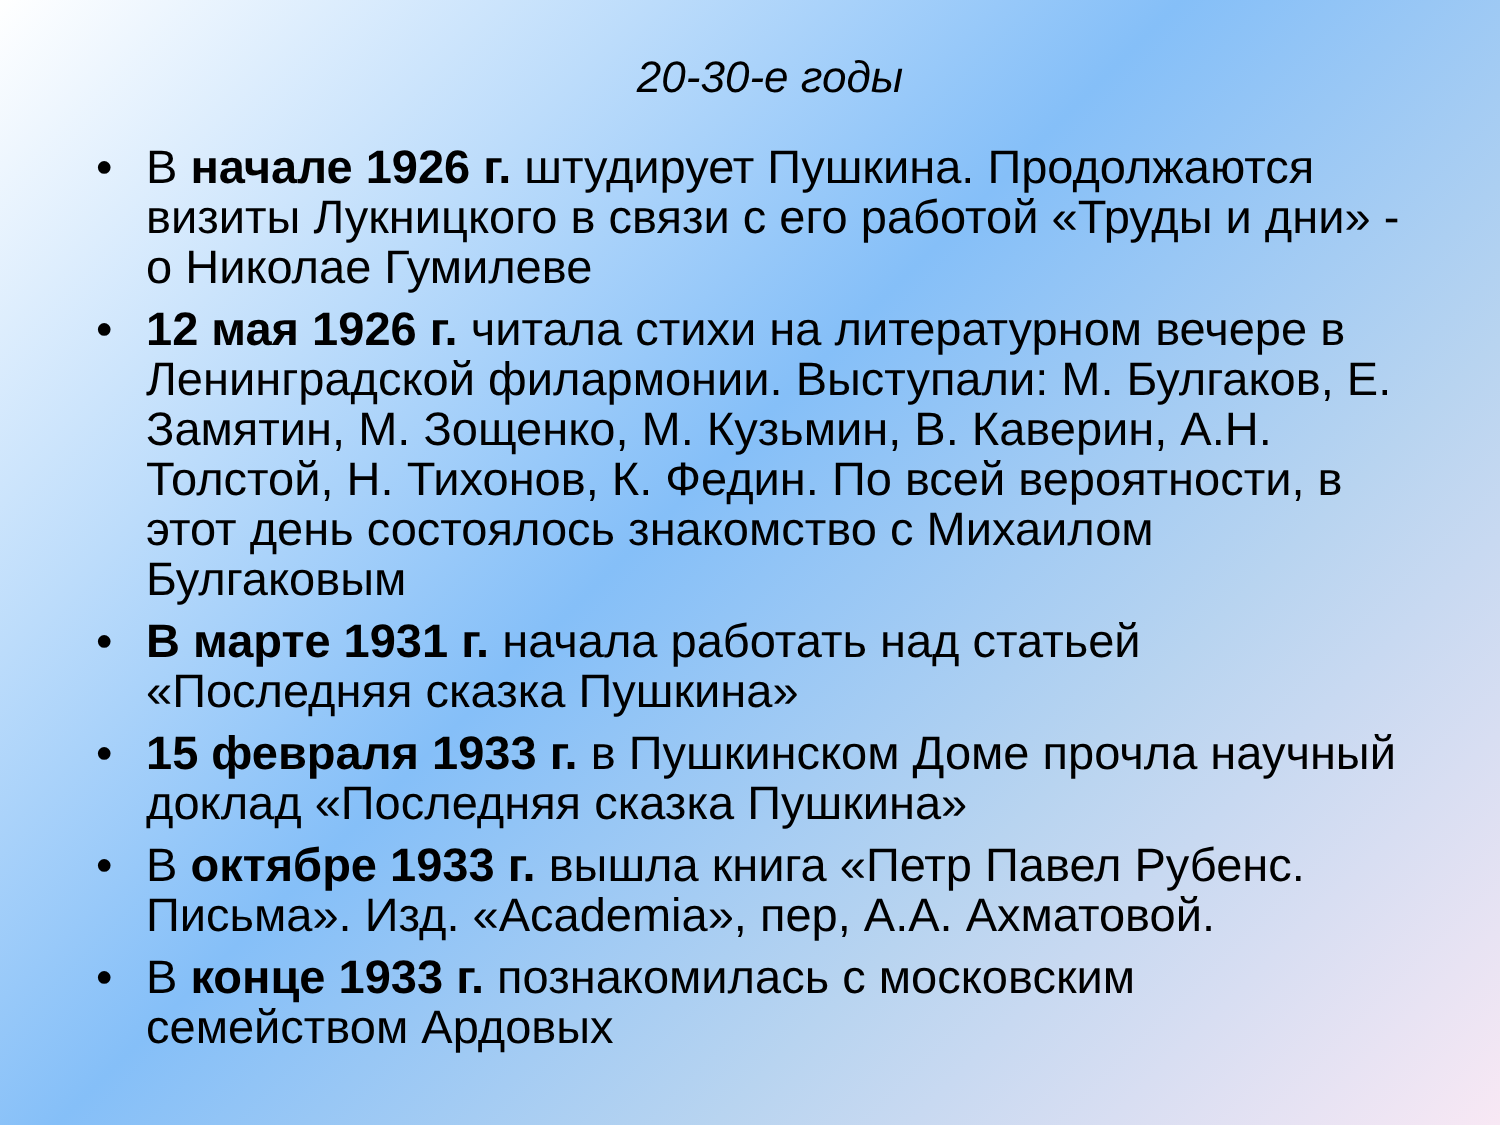20-30-е годы
• В начале 1926 г. штудирует Пушкина. Продолжаются визиты Лукницкого в связи с его работой «Труды и дни» - о Николае Гумилеве
• 12 мая 1926 г. читала стихи на литературном вечере в Ленинградской филармонии. Выступали: М. Булгаков, Е. Замятин, М. Зощенко, М. Кузьмин, В. Каверин, А.Н. Толстой, Н. Тихонов, К. Федин. По всей вероятности, в этот день состоялось знакомство с Михаилом Булгаковым
• В марте 1931 г. начала работать над статьей «Последняя сказка Пушкина»
• 15 февраля 1933 г. в Пушкинском Доме прочла научный доклад «Последняя сказка Пушкина»
• В октябре 1933 г. вышла книга «Петр Павел Рубенс. Письма». Изд. «Academia», пер, А.А. Ахматовой.
• В конце 1933 г. познакомилась с московским семейством Ардовых